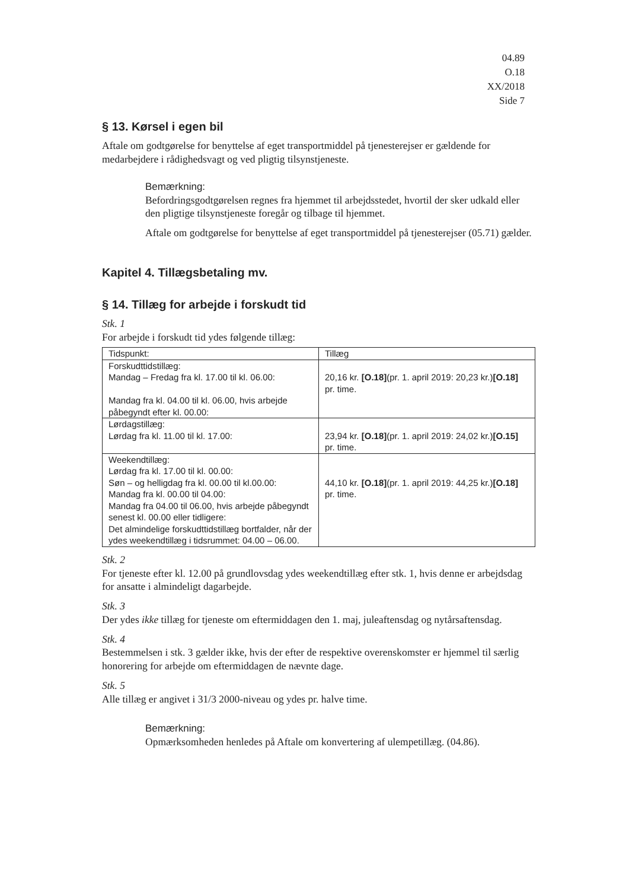04.89
O.18
XX/2018
Side 7
§ 13. Kørsel i egen bil
Aftale om godtgørelse for benyttelse af eget transportmiddel på tjenesterejser er gældende for medarbejdere i rådighedsvagt og ved pligtig tilsynstjeneste.
Bemærkning:
Befordringsgodtgørelsen regnes fra hjemmet til arbejdsstedet, hvortil der sker udkald eller den pligtige tilsynstjeneste foregår og tilbage til hjemmet.
Aftale om godtgørelse for benyttelse af eget transportmiddel på tjenesterejser (05.71) gælder.
Kapitel 4. Tillægsbetaling mv.
§ 14. Tillæg for arbejde i forskudt tid
Stk. 1
For arbejde i forskudt tid ydes følgende tillæg:
| Tidspunkt: | Tillæg |
| Forskudttidstillæg: Mandag – Fredag fra kl. 17.00 til kl. 06.00: Mandag fra kl. 04.00 til kl. 06.00, hvis arbejde påbegyndt efter kl. 00.00: | 20,16 kr. [O.18] (pr. 1. april 2019: 20,23 kr.) [O.18] pr. time. |
| Lørdagstillæg: Lørdag fra kl. 11.00 til kl. 17.00: | 23,94 kr. [O.18] (pr. 1. april 2019: 24,02 kr.) [O.15] pr. time. |
| Weekendtillæg: Lørdag fra kl. 17.00 til kl. 00.00: Søn – og helligdag fra kl. 00.00 til kl.00.00: Mandag fra kl. 00.00 til 04.00: Mandag fra 04.00 til 06.00, hvis arbejde påbegyndt senest kl. 00.00 eller tidligere: Det almindelige forskudttidstillæg bortfalder, når der ydes weekendtillæg i tidsrummet: 04.00 – 06.00. | 44,10 kr. [O.18] (pr. 1. april 2019: 44,25 kr.) [O.18] pr. time. |
Stk. 2
For tjeneste efter kl. 12.00 på grundlovsdag ydes weekendtillæg efter stk. 1, hvis denne er arbejdsdag for ansatte i almindeligt dagarbejde.
Stk. 3
Der ydes ikke tillæg for tjeneste om eftermiddagen den 1. maj, juleaftensdag og nytårsaftensdag.
Stk. 4
Bestemmelsen i stk. 3 gælder ikke, hvis der efter de respektive overenskomster er hjemmel til særlig honorering for arbejde om eftermiddagen de nævnte dage.
Stk. 5
Alle tillæg er angivet i 31/3 2000-niveau og ydes pr. halve time.
Bemærkning:
Opmærksomheden henledes på Aftale om konvertering af ulempetillæg. (04.86).